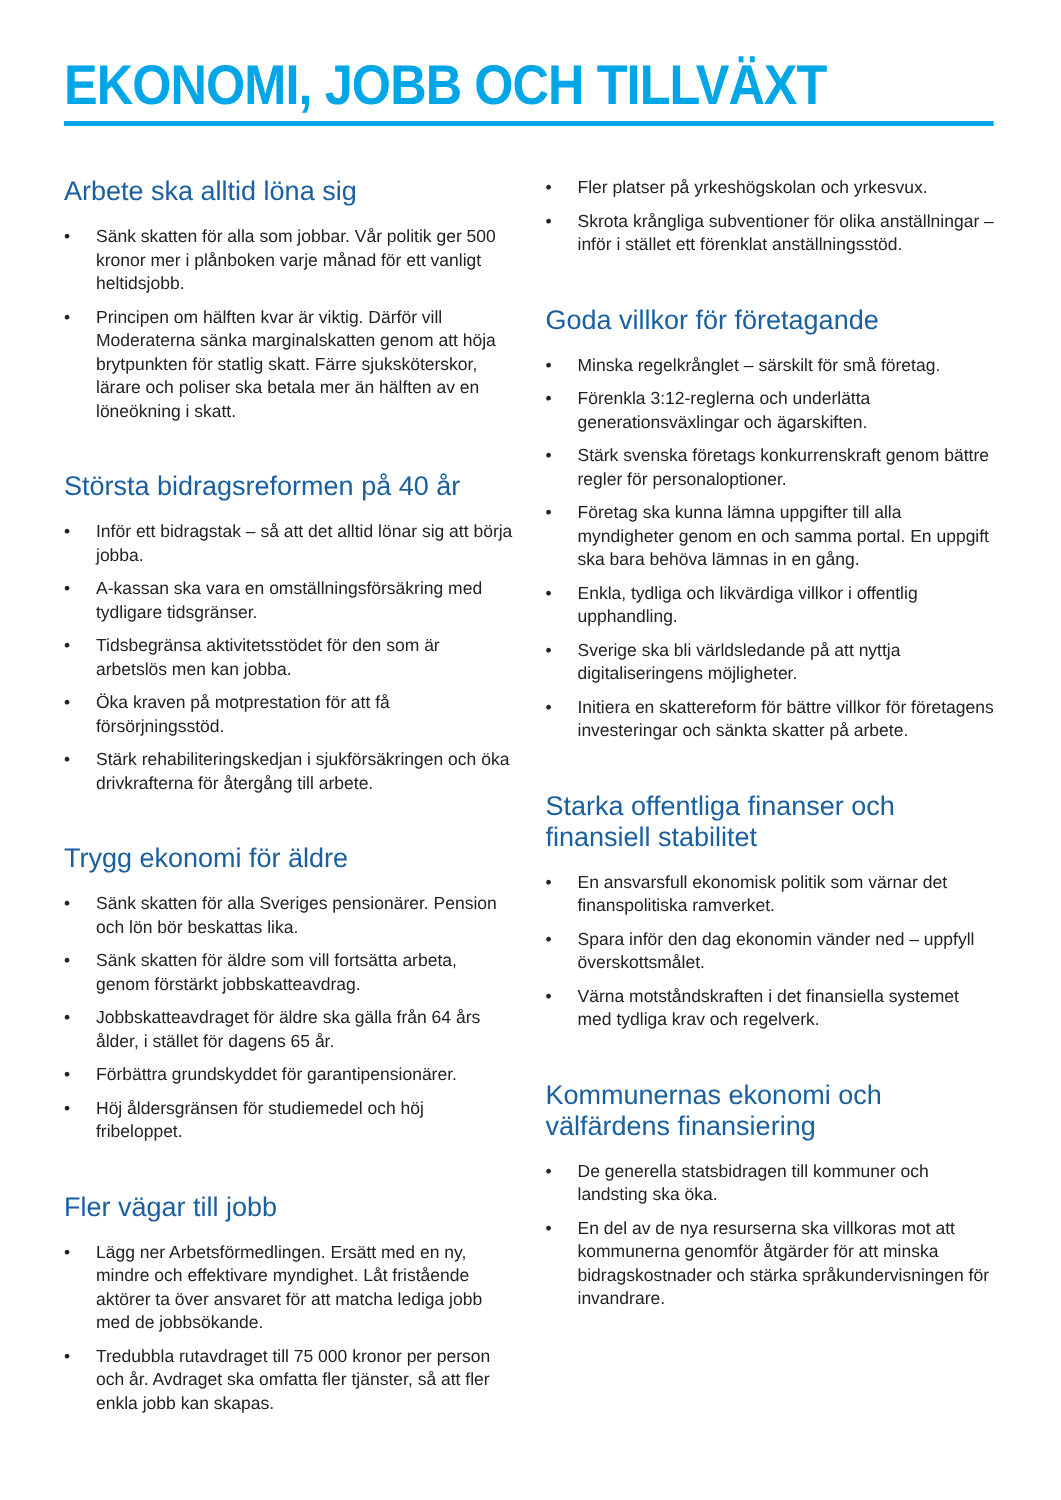EKONOMI, JOBB OCH TILLVÄXT
Arbete ska alltid löna sig
• Sänk skatten för alla som jobbar. Vår politik ger 500 kronor mer i plånboken varje månad för ett vanligt heltidsjobb.
• Principen om hälften kvar är viktig. Därför vill Moderaterna sänka marginalskatten genom att höja brytpunkten för statlig skatt. Färre sjuksköterskor, lärare och poliser ska betala mer än hälften av en löneökning i skatt.
Största bidragsreformen på 40 år
• Inför ett bidragstak – så att det alltid lönar sig att börja jobba.
• A-kassan ska vara en omställningsförsäkring med tydligare tidsgränser.
• Tidsbegränsa aktivitetsstödet för den som är arbetslös men kan jobba.
• Öka kraven på motprestation för att få försörjningsstöd.
• Stärk rehabiliteringskedjan i sjukförsäkringen och öka drivkrafterna för återgång till arbete.
Trygg ekonomi för äldre
• Sänk skatten för alla Sveriges pensionärer. Pension och lön bör beskattas lika.
• Sänk skatten för äldre som vill fortsätta arbeta, genom förstärkt jobbskatteavdrag.
• Jobbskatteavdraget för äldre ska gälla från 64 års ålder, i stället för dagens 65 år.
• Förbättra grundskyddet för garantipensionärer.
• Höj åldersgränsen för studiemedel och höj fribeloppet.
Fler vägar till jobb
• Lägg ner Arbetsförmedlingen. Ersätt med en ny, mindre och effektivare myndighet. Låt fristående aktörer ta över ansvaret för att matcha lediga jobb med de jobbsökande.
• Tredubbla rutavdraget till 75 000 kronor per person och år. Avdraget ska omfatta fler tjänster, så att fler enkla jobb kan skapas.
• Fler platser på yrkeshögskolan och yrkesvux.
• Skrota krångliga subventioner för olika anställningar – inför i stället ett förenklat anställningsstöd.
Goda villkor för företagande
• Minska regelkrånglet – särskilt för små företag.
• Förenkla 3:12-reglerna och underlätta generationsväxlingar och ägarskiften.
• Stärk svenska företags konkurrenskraft genom bättre regler för personaloptioner.
• Företag ska kunna lämna uppgifter till alla myndigheter genom en och samma portal. En uppgift ska bara behöva lämnas in en gång.
• Enkla, tydliga och likvärdiga villkor i offentlig upphandling.
• Sverige ska bli världsledande på att nyttja digitaliseringens möjligheter.
• Initiera en skattereform för bättre villkor för företagens investeringar och sänkta skatter på arbete.
Starka offentliga finanser och finansiell stabilitet
• En ansvarsfull ekonomisk politik som värnar det finanspolitiska ramverket.
• Spara inför den dag ekonomin vänder ned – uppfyll överskottsmålet.
• Värna motståndskraften i det finansiella systemet med tydliga krav och regelverk.
Kommunernas ekonomi och välfärdens finansiering
• De generella statsbidragen till kommuner och landsting ska öka.
• En del av de nya resurserna ska villkoras mot att kommunerna genomför åtgärder för att minska bidragskostnader och stärka språkundervisningen för invandrare.